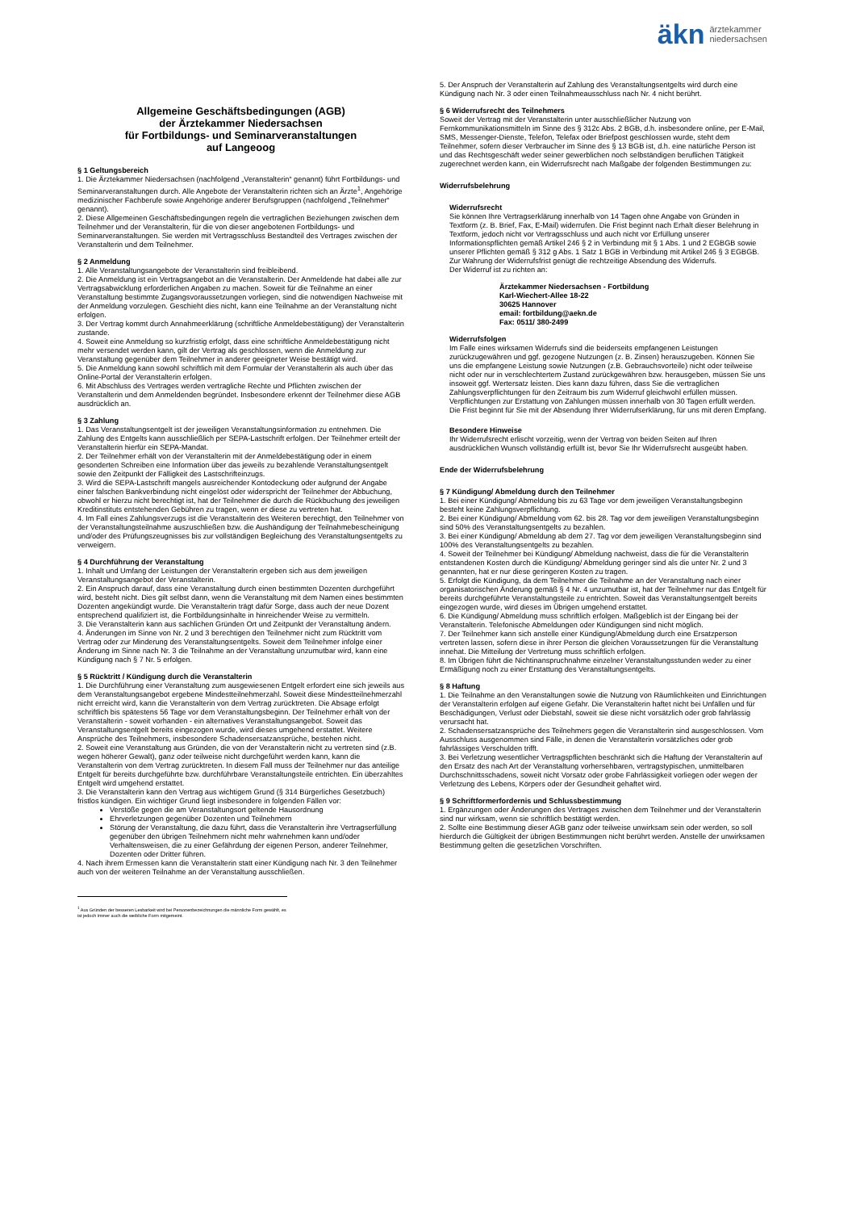äkn ärztekammer
niedersachsen
Allgemeine Geschäftsbedingungen (AGB)
der Ärztekammer Niedersachsen
für Fortbildungs- und Seminarveranstaltungen
auf Langeoog
§ 1 Geltungsbereich
1. Die Ärztekammer Niedersachsen (nachfolgend „Veranstalterin“ genannt) führt Fortbildungs- und Seminarveranstaltungen durch. Alle Angebote der Veranstalterin richten sich an Ärzte<sup>1</sup>, Angehörige medizinischer Fachberufe sowie Angehörige anderer Berufsgruppen (nachfolgend „Teilnehmer“ genannt).
2. Diese Allgemeinen Geschäftsbedingungen regeln die vertraglichen Beziehungen zwischen dem Teilnehmer und der Veranstalterin, für die von dieser angebotenen Fortbildungs- und Seminarveranstaltungen. Sie werden mit Vertragsschluss Bestandteil des Vertrages zwischen der Veranstalterin und dem Teilnehmer.
§ 2 Anmeldung
1. Alle Veranstaltungsangebote der Veranstalterin sind freibleibend.
2. Die Anmeldung ist ein Vertragsangebot an die Veranstalterin. Der Anmeldende hat dabei alle zur Vertragsabwicklung erforderlichen Angaben zu machen. Soweit für die Teilnahme an einer Veranstaltung bestimmte Zugangsvoraussetzungen vorliegen, sind die notwendigen Nachweise mit der Anmeldung vorzulegen. Geschieht dies nicht, kann eine Teilnahme an der Veranstaltung nicht erfolgen.
3. Der Vertrag kommt durch Annahmeerklärung (schriftliche Anmeldebestätigung) der Veranstalterin zustande.
4. Soweit eine Anmeldung so kurzfristig erfolgt, dass eine schriftliche Anmeldebestätigung nicht mehr versendet werden kann, gilt der Vertrag als geschlossen, wenn die Anmeldung zur Veranstaltung gegenüber dem Teilnehmer in anderer geeigneter Weise bestätigt wird.
5. Die Anmeldung kann sowohl schriftlich mit dem Formular der Veranstalterin als auch über das Online-Portal der Veranstalterin erfolgen.
6. Mit Abschluss des Vertrages werden vertragliche Rechte und Pflichten zwischen der Veranstalterin und dem Anmeldenden begründet. Insbesondere erkennt der Teilnehmer diese AGB ausdrücklich an.
§ 3 Zahlung
1. Das Veranstaltungsentgelt ist der jeweiligen Veranstaltungsinformation zu entnehmen. Die Zahlung des Entgelts kann ausschließlich per SEPA-Lastschrift erfolgen. Der Teilnehmer erteilt der Veranstalterin hierfür ein SEPA-Mandat.
2. Der Teilnehmer erhält von der Veranstalterin mit der Anmeldebestätigung oder in einem gesonderten Schreiben eine Information über das jeweils zu bezahlende Veranstaltungsentgelt sowie den Zeitpunkt der Fälligkeit des Lastschrifteinzugs.
3. Wird die SEPA-Lastschrift mangels ausreichender Kontodeckung oder aufgrund der Angabe einer falschen Bankverbindung nicht eingelöst oder widerspricht der Teilnehmer der Abbuchung, obwohl er hierzu nicht berechtigt ist, hat der Teilnehmer die durch die Rückbuchung des jeweiligen Kreditinstituts entstehenden Gebühren zu tragen, wenn er diese zu vertreten hat.
4. Im Fall eines Zahlungsverzugs ist die Veranstalterin des Weiteren berechtigt, den Teilnehmer von der Veranstaltungsteilnahme auszuschließen bzw. die Aushändigung der Teilnahmebescheinigung und/oder des Prüfungszeugnisses bis zur vollständigen Begleichung des Veranstaltungsentgelts zu verweigern.
§ 4 Durchführung der Veranstaltung
1. Inhalt und Umfang der Leistungen der Veranstalterin ergeben sich aus dem jeweiligen Veranstaltungsangebot der Veranstalterin.
2. Ein Anspruch darauf, dass eine Veranstaltung durch einen bestimmten Dozenten durchgeführt wird, besteht nicht. Dies gilt selbst dann, wenn die Veranstaltung mit dem Namen eines bestimmten Dozenten angekündigt wurde. Die Veranstalterin trägt dafür Sorge, dass auch der neue Dozent entsprechend qualifiziert ist, die Fortbildungsinhalte in hinreichender Weise zu vermitteln.
3. Die Veranstalterin kann aus sachlichen Gründen Ort und Zeitpunkt der Veranstaltung ändern.
4. Änderungen im Sinne von Nr. 2 und 3 berechtigen den Teilnehmer nicht zum Rücktritt vom Vertrag oder zur Minderung des Veranstaltungsentgelts. Soweit dem Teilnehmer infolge einer Änderung im Sinne nach Nr. 3 die Teilnahme an der Veranstaltung unzumutbar wird, kann eine Kündigung nach § 7 Nr. 5 erfolgen.
§ 5 Rücktritt / Kündigung durch die Veranstalterin
1. Die Durchführung einer Veranstaltung zum ausgewiesenen Entgelt erfordert eine sich jeweils aus dem Veranstaltungsangebot ergebene Mindestteilnehmerzahl. Soweit diese Mindestteilnehmerzahl nicht erreicht wird, kann die Veranstalterin von dem Vertrag zurücktreten. Die Absage erfolgt schriftlich bis spätestens 56 Tage vor dem Veranstaltungsbeginn. Der Teilnehmer erhält von der Veranstalterin - soweit vorhanden - ein alternatives Veranstaltungsangebot. Soweit das Veranstaltungsentgelt bereits eingezogen wurde, wird dieses umgehend erstattet. Weitere Ansprüche des Teilnehmers, insbesondere Schadensersatzansprüche, bestehen nicht.
2. Soweit eine Veranstaltung aus Gründen, die von der Veranstalterin nicht zu vertreten sind (z.B. wegen höherer Gewalt), ganz oder teilweise nicht durchgeführt werden kann, kann die Veranstalterin von dem Vertrag zurücktreten. In diesem Fall muss der Teilnehmer nur das anteilige Entgelt für bereits durchgeführte bzw. durchführbare Veranstaltungsteile entrichten. Ein überzahltes Entgelt wird umgehend erstattet.
3. Die Veranstalterin kann den Vertrag aus wichtigem Grund (§ 314 Bürgerliches Gesetzbuch) fristlos kündigen. Ein wichtiger Grund liegt insbesondere in folgenden Fällen vor:
Verstöße gegen die am Veranstaltungsort geltende Hausordnung
Ehrverletzungen gegenüber Dozenten und Teilnehmern
Störung der Veranstaltung, die dazu führt, dass die Veranstalterin ihre Vertragserfüllung gegenüber den übrigen Teilnehmern nicht mehr wahrnehmen kann und/oder Verhaltensweisen, die zu einer Gefährdung der eigenen Person, anderer Teilnehmer, Dozenten oder Dritter führen.
4. Nach ihrem Ermessen kann die Veranstalterin statt einer Kündigung nach Nr. 3 den Teilnehmer auch von der weiteren Teilnahme an der Veranstaltung ausschließen.
<sup>1</sup> Aus Gründen der besseren Lesbarkeit wird bei Personenbezeichnungen die männliche Form gewählt, es ist jedoch immer auch die weibliche Form mitgemeint.
5. Der Anspruch der Veranstalterin auf Zahlung des Veranstaltungsentgelts wird durch eine Kündigung nach Nr. 3 oder einen Teilnahmeausschluss nach Nr. 4 nicht berührt.
§ 6 Widerrufsrecht des Teilnehmers
Soweit der Vertrag mit der Veranstalterin unter ausschließlicher Nutzung von Fernkommunikationsmitteln im Sinne des § 312c Abs. 2 BGB, d.h. insbesondere online, per E-Mail, SMS, Messenger-Dienste, Telefon, Telefax oder Briefpost geschlossen wurde, steht dem Teilnehmer, sofern dieser Verbraucher im Sinne des § 13 BGB ist, d.h. eine natürliche Person ist und das Rechtsgeschäft weder seiner gewerblichen noch selbständigen beruflichen Tätigkeit zugerechnet werden kann, ein Widerrufsrecht nach Maßgabe der folgenden Bestimmungen zu:
Widerrufsbelehrung
Widerrufsrecht
Sie können Ihre Vertragserklärung innerhalb von 14 Tagen ohne Angabe von Gründen in Textform (z. B. Brief, Fax, E-Mail) widerrufen. Die Frist beginnt nach Erhalt dieser Belehrung in Textform, jedoch nicht vor Vertragsschluss und auch nicht vor Erfüllung unserer Informationspflichten gemäß Artikel 246 § 2 in Verbindung mit § 1 Abs. 1 und 2 EGBGB sowie unserer Pflichten gemäß § 312 g Abs. 1 Satz 1 BGB in Verbindung mit Artikel 246 § 3 EGBGB. Zur Wahrung der Widerrufsfrist genügt die rechtzeitige Absendung des Widerrufs.
Der Widerruf ist zu richten an:
Ärztekammer Niedersachsen - Fortbildung
Karl-Wiechert-Allee 18-22
30625 Hannover
email: fortbildung@aekn.de
Fax: 0511/ 380-2499
Widerrufsfolgen
Im Falle eines wirksamen Widerrufs sind die beiderseits empfangenen Leistungen zurückzugewähren und ggf. gezogene Nutzungen (z. B. Zinsen) herauszugeben. Können Sie uns die empfangene Leistung sowie Nutzungen (z.B. Gebrauchsvorteile) nicht oder teilweise nicht oder nur in verschlechtertem Zustand zurückgewähren bzw. herausgeben, müssen Sie uns insoweit ggf. Wertersatz leisten. Dies kann dazu führen, dass Sie die vertraglichen Zahlungsverpflichtungen für den Zeitraum bis zum Widerruf gleichwohl erfüllen müssen. Verpflichtungen zur Erstattung von Zahlungen müssen innerhalb von 30 Tagen erfüllt werden. Die Frist beginnt für Sie mit der Absendung Ihrer Widerrufserklärung, für uns mit deren Empfang.
Besondere Hinweise
Ihr Widerrufsrecht erlischt vorzeitig, wenn der Vertrag von beiden Seiten auf Ihren ausdrücklichen Wunsch vollständig erfüllt ist, bevor Sie Ihr Widerrufsrecht ausgeübt haben.
Ende der Widerrufsbelehrung
§ 7 Kündigung/ Abmeldung durch den Teilnehmer
1. Bei einer Kündigung/ Abmeldung bis zu 63 Tage vor dem jeweiligen Veranstaltungsbeginn besteht keine Zahlungsverpflichtung.
2. Bei einer Kündigung/ Abmeldung vom 62. bis 28. Tag vor dem jeweiligen Veranstaltungsbeginn sind 50% des Veranstaltungsentgelts zu bezahlen.
3. Bei einer Kündigung/ Abmeldung ab dem 27. Tag vor dem jeweiligen Veranstaltungsbeginn sind 100% des Veranstaltungsentgelts zu bezahlen.
4. Soweit der Teilnehmer bei Kündigung/ Abmeldung nachweist, dass die für die Veranstalterin entstandenen Kosten durch die Kündigung/ Abmeldung geringer sind als die unter Nr. 2 und 3 genannten, hat er nur diese geringeren Kosten zu tragen.
5. Erfolgt die Kündigung, da dem Teilnehmer die Teilnahme an der Veranstaltung nach einer organisatorischen Änderung gemäß § 4 Nr. 4 unzumutbar ist, hat der Teilnehmer nur das Entgelt für bereits durchgeführte Veranstaltungsteile zu entrichten. Soweit das Veranstaltungsentgelt bereits eingezogen wurde, wird dieses im Übrigen umgehend erstattet.
6. Die Kündigung/ Abmeldung muss schriftlich erfolgen. Maßgeblich ist der Eingang bei der Veranstalterin. Telefonische Abmeldungen oder Kündigungen sind nicht möglich.
7. Der Teilnehmer kann sich anstelle einer Kündigung/Abmeldung durch eine Ersatzperson vertreten lassen, sofern diese in ihrer Person die gleichen Voraussetzungen für die Veranstaltung innehat. Die Mitteilung der Vertretung muss schriftlich erfolgen.
8. Im Übrigen führt die Nichtinanspruchnahme einzelner Veranstaltungsstunden weder zu einer Ermäßigung noch zu einer Erstattung des Veranstaltungsentgelts.
§ 8 Haftung
1. Die Teilnahme an den Veranstaltungen sowie die Nutzung von Räumlichkeiten und Einrichtungen der Veranstalterin erfolgen auf eigene Gefahr. Die Veranstalterin haftet nicht bei Unfällen und für Beschädigungen, Verlust oder Diebstahl, soweit sie diese nicht vorsätzlich oder grob fahrlässig verursacht hat.
2. Schadensersatzansprüche des Teilnehmers gegen die Veranstalterin sind ausgeschlossen. Vom Ausschluss ausgenommen sind Fälle, in denen die Veranstalterin vorsätzliches oder grob fahrlässiges Verschulden trifft.
3. Bei Verletzung wesentlicher Vertragspflichten beschränkt sich die Haftung der Veranstalterin auf den Ersatz des nach Art der Veranstaltung vorhersehbaren, vertragstypischen, unmittelbaren Durchschnittsschadens, soweit nicht Vorsatz oder grobe Fahrlässigkeit vorliegen oder wegen der Verletzung des Lebens, Körpers oder der Gesundheit gehaftet wird.
§ 9 Schriftformerfordernis und Schlussbestimmung
1. Ergänzungen oder Änderungen des Vertrages zwischen dem Teilnehmer und der Veranstalterin sind nur wirksam, wenn sie schriftlich bestätigt werden.
2. Sollte eine Bestimmung dieser AGB ganz oder teilweise unwirksam sein oder werden, so soll hierdurch die Gültigkeit der übrigen Bestimmungen nicht berührt werden. Anstelle der unwirksamen Bestimmung gelten die gesetzlichen Vorschriften.